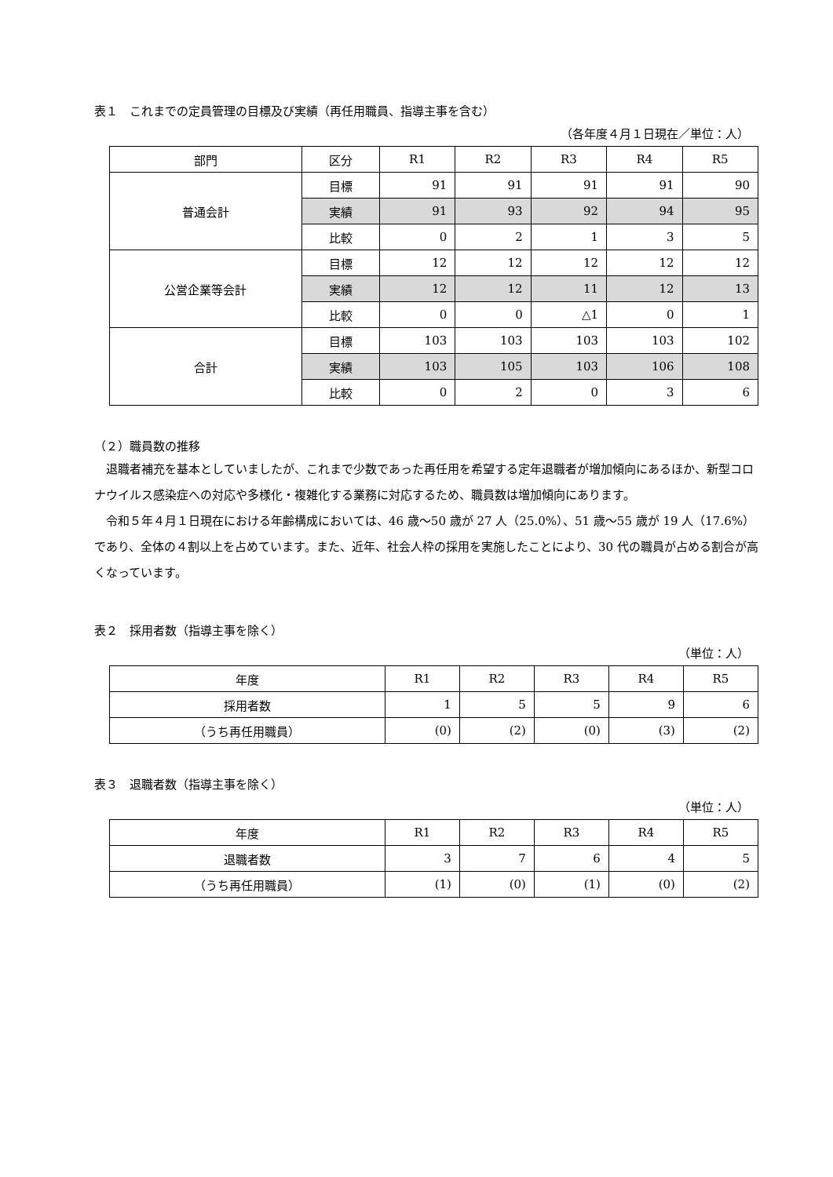表１　これまでの定員管理の目標及び実績（再任用職員、指導主事を含む）
（各年度４月１日現在／単位：人）
| 部門 | 区分 | R1 | R2 | R3 | R4 | R5 |
| --- | --- | --- | --- | --- | --- | --- |
| 普通会計 | 目標 | 91 | 91 | 91 | 91 | 90 |
| | 実績 | 91 | 93 | 92 | 94 | 95 |
| | 比較 | 0 | 2 | 1 | 3 | 5 |
| 公営企業等会計 | 目標 | 12 | 12 | 12 | 12 | 12 |
| | 実績 | 12 | 12 | 11 | 12 | 13 |
| | 比較 | 0 | 0 | △1 | 0 | 1 |
| 合計 | 目標 | 103 | 103 | 103 | 103 | 102 |
| | 実績 | 103 | 105 | 103 | 106 | 108 |
| | 比較 | 0 | 2 | 0 | 3 | 6 |
（２）職員数の推移
退職者補充を基本としていましたが、これまで少数であった再任用を希望する定年退職者が増加傾向にあるほか、新型コロナウイルス感染症への対応や多様化・複雑化する業務に対応するため、職員数は増加傾向にあります。
令和５年４月１日現在における年齢構成においては、46 歳～50 歳が 27 人（25.0%）、51 歳～55 歳が 19 人（17.6%）であり、全体の４割以上を占めています。また、近年、社会人枠の採用を実施したことにより、30 代の職員が占める割合が高くなっています。
表２　採用者数（指導主事を除く）
（単位：人）
| 年度 | R1 | R2 | R3 | R4 | R5 |
| --- | --- | --- | --- | --- | --- |
| 採用者数 | 1 | 5 | 5 | 9 | 6 |
| （うち再任用職員） | (0) | (2) | (0) | (3) | (2) |
表３　退職者数（指導主事を除く）
（単位：人）
| 年度 | R1 | R2 | R3 | R4 | R5 |
| --- | --- | --- | --- | --- | --- |
| 退職者数 | 3 | 7 | 6 | 4 | 5 |
| （うち再任用職員） | (1) | (0) | (1) | (0) | (2) |